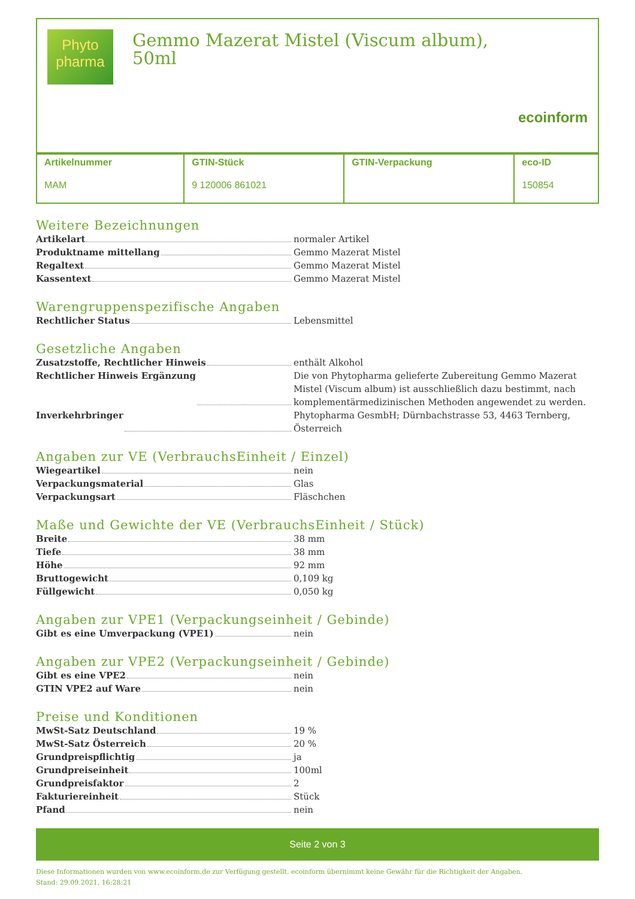Phyto
pharma
Gemmo Mazerat Mistel (Viscum album), 50ml
ecoinform
| Artikelnummer MAM | GTIN-Stück 9 120006 861021 | GTIN-Verpackung | eco-ID 150854 |
Weitere Bezeichnungen
Artikelart normaler Artikel
Produktname mittellang Gemmo Mazerat Mistel
Regaltext Gemmo Mazerat Mistel
Kassentext Gemmo Mazerat Mistel
Warengruppenspezifische Angaben
Rechtlicher Status Lebensmittel
Gesetzliche Angaben
Zusatzstoffe, Rechtlicher Hinweis enthält Alkohol
Rechtlicher Hinweis Ergänzung Die von Phytopharma gelieferte Zubereitung Gemmo Mazerat Mistel (Viscum album) ist ausschließlich dazu bestimmt, nach komplementärmedizinischen Methoden angewendet zu werden.
Inverkehrbringer Phytopharma GesmbH; Dürnbachstrasse 53, 4463 Ternberg, Österreich
Angaben zur VE (VerbrauchsEinheit / Einzel)
Wiegeartikel nein
Verpackungsmaterial Glas
Verpackungsart Fläschchen
Maße und Gewichte der VE (VerbrauchsEinheit / Stück)
Breite 38 mm
Tiefe 38 mm
Höhe 92 mm
Bruttogewicht 0,109 kg
Füllgewicht 0,050 kg
Angaben zur VPE1 (Verpackungseinheit / Gebinde)
Gibt es eine Umverpackung (VPE1) nein
Angaben zur VPE2 (Verpackungseinheit / Gebinde)
Gibt es eine VPE2 nein
GTIN VPE2 auf Ware nein
Preise und Konditionen
MwSt-Satz Deutschland 19 %
MwSt-Satz Österreich 20 %
Grundpreispflichtig ja
Grundpreiseinheit 100ml
Grundpreisfaktor 2
Fakturiereinheit Stück
Pfand nein
Seite 2 von 3
Diese Informationen wurden von www.ecoinform.de zur Verfügung gestellt. ecoinform übernimmt keine Gewähr für die Richtigkeit der Angaben.
Stand: 29.09.2021, 16:28:21